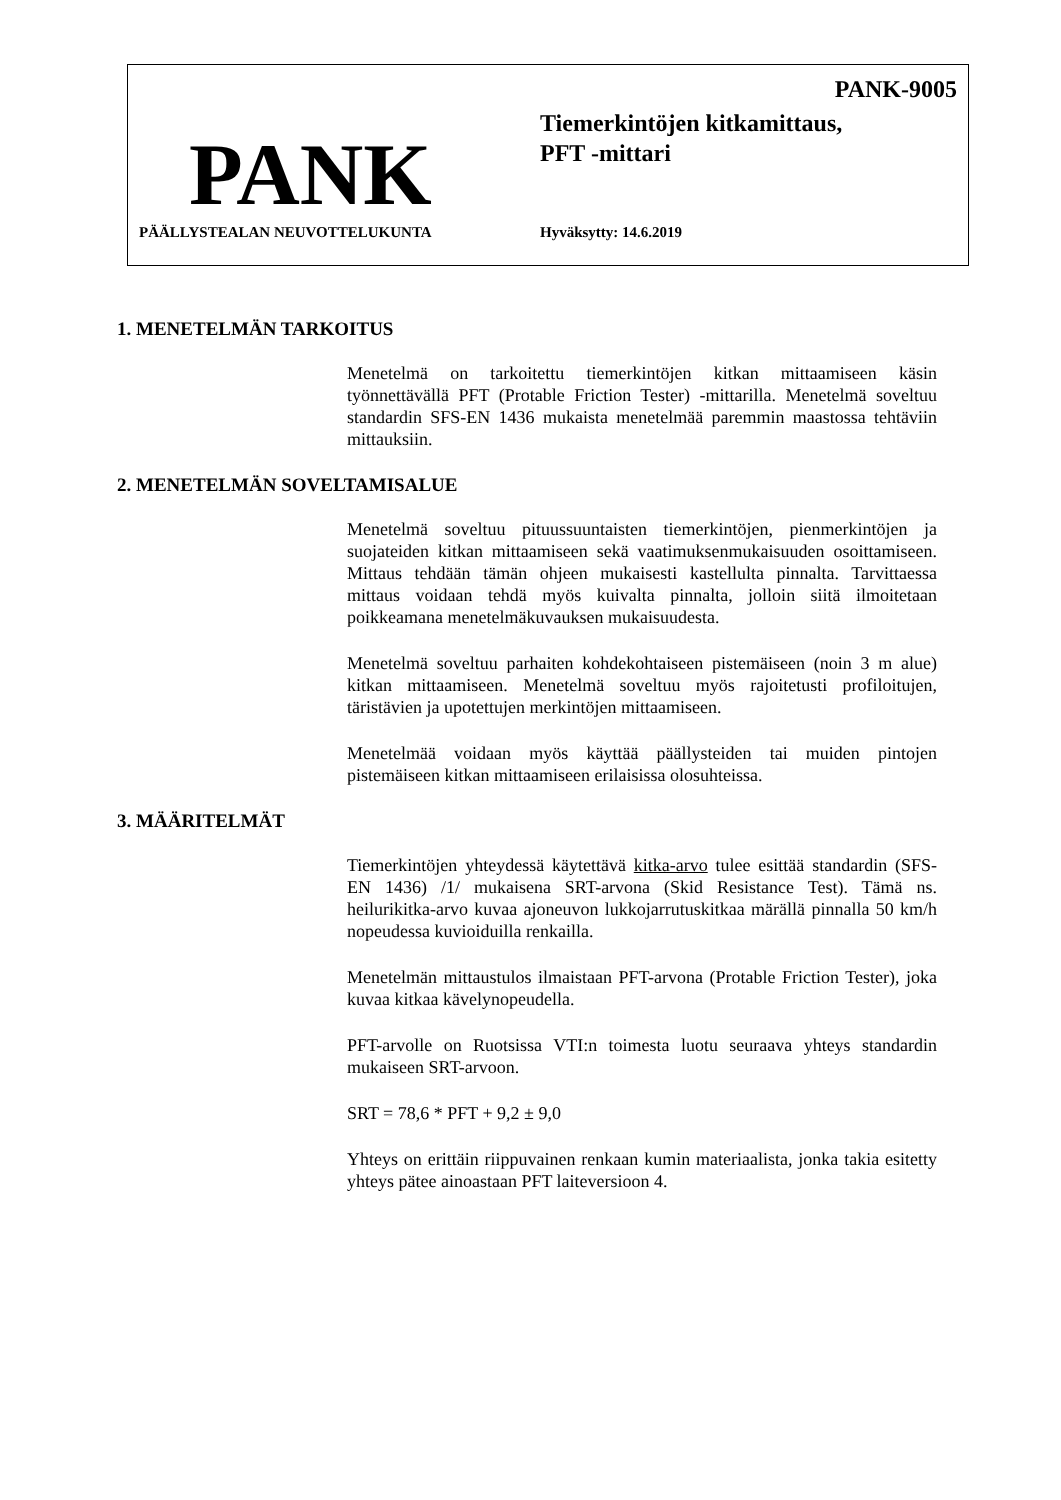PANK-9005
Tiemerkintöjen kitkamittaus,
PFT -mittari
PANK
PÄÄLLYSTEALAN NEUVOTTELUKUNTA Hyväksytty: 14.6.2019
1. MENETELMÄN TARKOITUS
Menetelmä on tarkoitettu tiemerkintöjen kitkan mittaamiseen käsin työnnettävällä PFT (Protable Friction Tester) -mittarilla. Menetelmä soveltuu standardin SFS-EN 1436 mukaista menetelmää paremmin maastossa tehtäviin mittauksiin.
2. MENETELMÄN SOVELTAMISALUE
Menetelmä soveltuu pituussuuntaisten tiemerkintöjen, pienmerkintöjen ja suojateiden kitkan mittaamiseen sekä vaatimuksenmukaisuuden osoittamiseen. Mittaus tehdään tämän ohjeen mukaisesti kastellulta pinnalta. Tarvittaessa mittaus voidaan tehdä myös kuivalta pinnalta, jolloin siitä ilmoitetaan poikkeamana menetelmäkuvauksen mukaisuudesta.
Menetelmä soveltuu parhaiten kohdekohtaiseen pistemäiseen (noin 3 m alue) kitkan mittaamiseen. Menetelmä soveltuu myös rajoitetusti profiloitujen, täristävien ja upotettujen merkintöjen mittaamiseen.
Menetelmää voidaan myös käyttää päällysteiden tai muiden pintojen pistemäiseen kitkan mittaamiseen erilaisissa olosuhteissa.
3. MÄÄRITELMÄT
Tiemerkintöjen yhteydessä käytettävä kitka-arvo tulee esittää standardin (SFS-EN 1436) /1/ mukaisena SRT-arvona (Skid Resistance Test). Tämä ns. heilurikitka-arvo kuvaa ajoneuvon lukkojarrutuskitkaa märällä pinnalla 50 km/h nopeudessa kuvioiduilla renkailla.
Menetelmän mittaustulos ilmaistaan PFT-arvona (Protable Friction Tester), joka kuvaa kitkaa kävelynopeudella.
PFT-arvolle on Ruotsissa VTI:n toimesta luotu seuraava yhteys standardin mukaiseen SRT-arvoon.
SRT = 78,6 * PFT + 9,2 ± 9,0
Yhteys on erittäin riippuvainen renkaan kumin materiaalista, jonka takia esitetty yhteys pätee ainoastaan PFT laiteversioon 4.